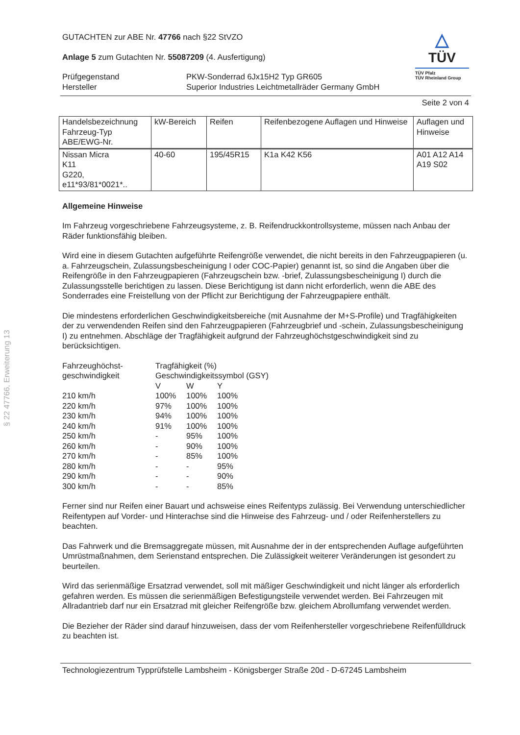§ 22 47766, Erweiterung 13
GUTACHTEN zur ABE Nr. 47766 nach §22 StVZO
Anlage 5 zum Gutachten Nr. 55087209 (4. Ausfertigung)
| Prüfgegenstand Hersteller | PKW-Sonderrad 6Jx15H2 Typ GR605 Superior Industries Leichtmetallräder Germany GmbH |
△
TÜV
TÜV Pfalz
TÜV Rheinland Group
Seite 2 von 4
| Handelsbezeichnung Fahrzeug-Typ ABE/EWG-Nr. | kW-Bereich | Reifen | Reifenbezogene Auflagen und Hinweise | Auflagen und Hinweise |
| --- | --- | --- | --- | --- |
| Nissan Micra K11 G220, e11*93/81*0021*.. | 40-60 | 195/45R15 | K1a K42 K56 | A01 A12 A14 A19 S02 |
Allgemeine Hinweise
Im Fahrzeug vorgeschriebene Fahrzeugsysteme, z. B. Reifendruckkontrollsysteme, müssen nach Anbau der Räder funktionsfähig bleiben.
Wird eine in diesem Gutachten aufgeführte Reifengröße verwendet, die nicht bereits in den Fahrzeugpapieren (u. a. Fahrzeugschein, Zulassungsbescheinigung I oder COC-Papier) genannt ist, so sind die Angaben über die Reifengröße in den Fahrzeugpapieren (Fahrzeugschein bzw. -brief, Zulassungsbescheinigung I) durch die Zulassungsstelle berichtigen zu lassen. Diese Berichtigung ist dann nicht erforderlich, wenn die ABE des Sonderrades eine Freistellung von der Pflicht zur Berichtigung der Fahrzeugpapiere enthält.
Die mindestens erforderlichen Geschwindigkeitsbereiche (mit Ausnahme der M+S-Profile) und Tragfähigkeiten der zu verwendenden Reifen sind den Fahrzeugpapieren (Fahrzeugbrief und -schein, Zulassungsbescheinigung I) zu entnehmen. Abschläge der Tragfähigkeit aufgrund der Fahrzeughöchstgeschwindigkeit sind zu berücksichtigen.
| Fahrzeughöchst- geschwindigkeit | Tragfähigkeit (%) Geschwindigkeitssymbol (GSY) | | |
| | V | W | Y |
| 210 km/h | 100% | 100% | 100% |
| 220 km/h | 97% | 100% | 100% |
| 230 km/h | 94% | 100% | 100% |
| 240 km/h | 91% | 100% | 100% |
| 250 km/h | - | 95% | 100% |
| 260 km/h | - | 90% | 100% |
| 270 km/h | - | 85% | 100% |
| 280 km/h | - | - | 95% |
| 290 km/h | - | - | 90% |
| 300 km/h | - | - | 85% |
Ferner sind nur Reifen einer Bauart und achsweise eines Reifentyps zulässig. Bei Verwendung unterschiedlicher Reifentypen auf Vorder- und Hinterachse sind die Hinweise des Fahrzeug- und / oder Reifenherstellers zu beachten.
Das Fahrwerk und die Bremsaggregate müssen, mit Ausnahme der in der entsprechenden Auflage aufgeführten Umrüstmaßnahmen, dem Serienstand entsprechen. Die Zulässigkeit weiterer Veränderungen ist gesondert zu beurteilen.
Wird das serienmäßige Ersatzrad verwendet, soll mit mäßiger Geschwindigkeit und nicht länger als erforderlich gefahren werden. Es müssen die serienmäßigen Befestigungsteile verwendet werden. Bei Fahrzeugen mit Allradantrieb darf nur ein Ersatzrad mit gleicher Reifengröße bzw. gleichem Abrollumfang verwendet werden.
Die Bezieher der Räder sind darauf hinzuweisen, dass der vom Reifenhersteller vorgeschriebene Reifenfülldruck zu beachten ist.
Technologiezentrum Typprüfstelle Lambsheim - Königsberger Straße 20d - D-67245 Lambsheim